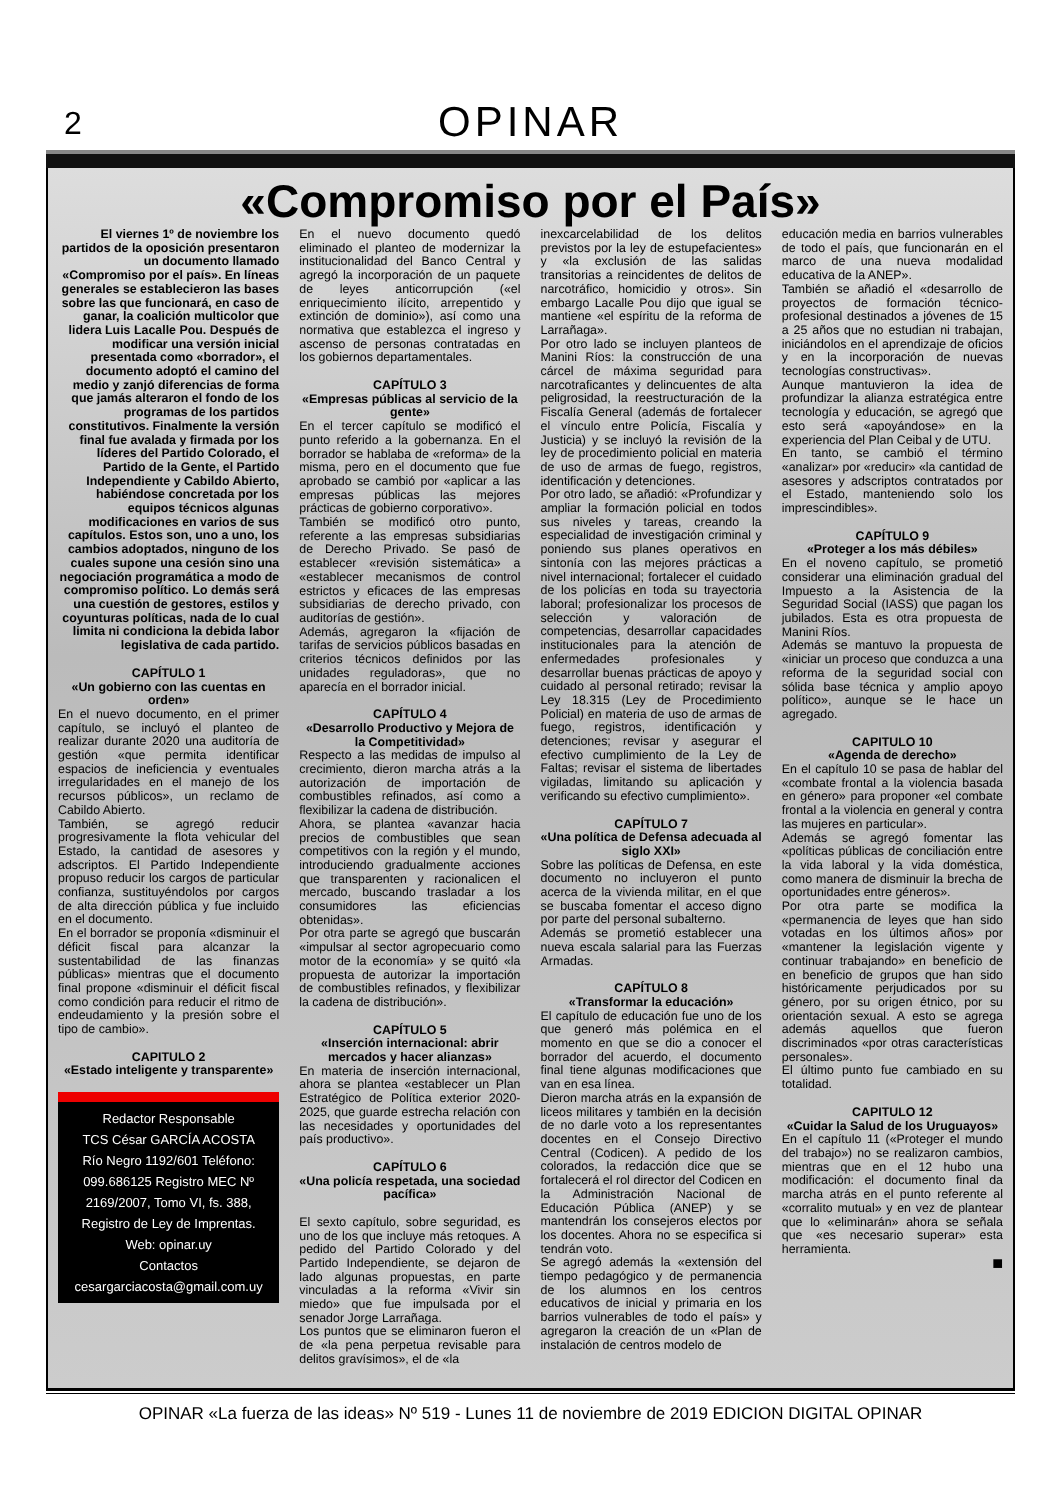2
OPINAR
«Compromiso por el País»
El viernes 1º de noviembre los partidos de la oposición presentaron un documento llamado «Compromiso por el país». En líneas generales se establecieron las bases sobre las que funcionará, en caso de ganar, la coalición multicolor que lidera Luis Lacalle Pou. Después de modificar una versión inicial presentada como «borrador», el documento adoptó el camino del medio y zanjó diferencias de forma que jamás alteraron el fondo de los programas de los partidos constitutivos. Finalmente la versión final fue avalada y firmada por los líderes del Partido Colorado, el Partido de la Gente, el Partido Independiente y Cabildo Abierto, habiéndose concretada por los equipos técnicos algunas modificaciones en varios de sus capítulos. Estos son, uno a uno, los cambios adoptados, ninguno de los cuales supone una cesión sino una negociación programática a modo de compromiso político. Lo demás será una cuestión de gestores, estilos y coyunturas políticas, nada de lo cual limita ni condiciona la debida labor legislativa de cada partido.
CAPÍTULO 1
«Un gobierno con las cuentas en orden»
En el nuevo documento, en el primer capítulo, se incluyó el planteo de realizar durante 2020 una auditoría de gestión «que permita identificar espacios de ineficiencia y eventuales irregularidades en el manejo de los recursos públicos», un reclamo de Cabildo Abierto.
También, se agregó reducir progresivamente la flota vehicular del Estado, la cantidad de asesores y adscriptos. El Partido Independiente propuso reducir los cargos de particular confianza, sustituyéndolos por cargos de alta dirección pública y fue incluido en el documento.
En el borrador se proponía «disminuir el déficit fiscal para alcanzar la sustentabilidad de las finanzas públicas» mientras que el documento final propone «disminuir el déficit fiscal como condición para reducir el ritmo de endeudamiento y la presión sobre el tipo de cambio».
CAPITULO 2
«Estado inteligente y transparente»
Redactor Responsable
TCS César GARCÍA ACOSTA
Río Negro 1192/601 Teléfono: 099.686125 Registro MEC Nº 2169/2007, Tomo VI, fs. 388, Registro de Ley de Imprentas.
Web: opinar.uy
Contactos
cesargarciacosta@gmail.com.uy
En el nuevo documento quedó eliminado el planteo de modernizar la institucionalidad del Banco Central y agregó la incorporación de un paquete de leyes anticorrupción («el enriquecimiento ilícito, arrepentido y extinción de dominio»), así como una normativa que establezca el ingreso y ascenso de personas contratadas en los gobiernos departamentales.
CAPÍTULO 3
«Empresas públicas al servicio de la gente»
En el tercer capítulo se modificó el punto referido a la gobernanza. En el borrador se hablaba de «reforma» de la misma, pero en el documento que fue aprobado se cambió por «aplicar a las empresas públicas las mejores prácticas de gobierno corporativo».
También se modificó otro punto, referente a las empresas subsidiarias de Derecho Privado. Se pasó de establecer «revisión sistemática» a «establecer mecanismos de control estrictos y eficaces de las empresas subsidiarias de derecho privado, con auditorías de gestión».
Además, agregaron la «fijación de tarifas de servicios públicos basadas en criterios técnicos definidos por las unidades reguladoras», que no aparecía en el borrador inicial.
CAPÍTULO 4
«Desarrollo Productivo y Mejora de la Competitividad»
Respecto a las medidas de impulso al crecimiento, dieron marcha atrás a la autorización de importación de combustibles refinados, así como a flexibilizar la cadena de distribución.
Ahora, se plantea «avanzar hacia precios de combustibles que sean competitivos con la región y el mundo, introduciendo gradualmente acciones que transparenten y racionalicen el mercado, buscando trasladar a los consumidores las eficiencias obtenidas».
Por otra parte se agregó que buscarán «impulsar al sector agropecuario como motor de la economía» y se quitó «la propuesta de autorizar la importación de combustibles refinados, y flexibilizar la cadena de distribución».
CAPÍTULO 5
«Inserción internacional: abrir mercados y hacer alianzas»
En materia de inserción internacional, ahora se plantea «establecer un Plan Estratégico de Política exterior 2020-2025, que guarde estrecha relación con las necesidades y oportunidades del país productivo».
CAPÍTULO 6
«Una policía respetada, una sociedad pacífica»
El sexto capítulo, sobre seguridad, es uno de los que incluye más retoques. A pedido del Partido Colorado y del Partido Independiente, se dejaron de lado algunas propuestas, en parte vinculadas a la reforma «Vivir sin miedo» que fue impulsada por el senador Jorge Larrañaga.
Los puntos que se eliminaron fueron el de «la pena perpetua revisable para delitos gravísimos», el de «la
inexcarcelabilidad de los delitos previstos por la ley de estupefacientes» y «la exclusión de las salidas transitorias a reincidentes de delitos de narcotráfico, homicidio y otros». Sin embargo Lacalle Pou dijo que igual se mantiene «el espíritu de la reforma de Larrañaga».
Por otro lado se incluyen planteos de Manini Ríos: la construcción de una cárcel de máxima seguridad para narcotraficantes y delincuentes de alta peligrosidad, la reestructuración de la Fiscalía General (además de fortalecer el vínculo entre Policía, Fiscalía y Justicia) y se incluyó la revisión de la ley de procedimiento policial en materia de uso de armas de fuego, registros, identificación y detenciones.
Por otro lado, se añadió: «Profundizar y ampliar la formación policial en todos sus niveles y tareas, creando la especialidad de investigación criminal y poniendo sus planes operativos en sintonía con las mejores prácticas a nivel internacional; fortalecer el cuidado de los policías en toda su trayectoria laboral; profesionalizar los procesos de selección y valoración de competencias, desarrollar capacidades institucionales para la atención de enfermedades profesionales y desarrollar buenas prácticas de apoyo y cuidado al personal retirado; revisar la Ley 18.315 (Ley de Procedimiento Policial) en materia de uso de armas de fuego, registros, identificación y detenciones; revisar y asegurar el efectivo cumplimiento de la Ley de Faltas; revisar el sistema de libertades vigiladas, limitando su aplicación y verificando su efectivo cumplimiento».
CAPÍTULO 7
«Una política de Defensa adecuada al siglo XXI»
Sobre las políticas de Defensa, en este documento no incluyeron el punto acerca de la vivienda militar, en el que se buscaba fomentar el acceso digno por parte del personal subalterno.
Además se prometió establecer una nueva escala salarial para las Fuerzas Armadas.
CAPÍTULO 8
«Transformar la educación»
El capítulo de educación fue uno de los que generó más polémica en el momento en que se dio a conocer el borrador del acuerdo, el documento final tiene algunas modificaciones que van en esa línea.
Dieron marcha atrás en la expansión de liceos militares y también en la decisión de no darle voto a los representantes docentes en el Consejo Directivo Central (Codicen). A pedido de los colorados, la redacción dice que se fortalecerá el rol director del Codicen en la Administración Nacional de Educación Pública (ANEP) y se mantendrán los consejeros electos por los docentes. Ahora no se especifica si tendrán voto.
Se agregó además la «extensión del tiempo pedagógico y de permanencia de los alumnos en los centros educativos de inicial y primaria en los barrios vulnerables de todo el país» y agregaron la creación de un «Plan de instalación de centros modelo de
educación media en barrios vulnerables de todo el país, que funcionarán en el marco de una nueva modalidad educativa de la ANEP».
También se añadió el «desarrollo de proyectos de formación técnico-profesional destinados a jóvenes de 15 a 25 años que no estudian ni trabajan, iniciándolos en el aprendizaje de oficios y en la incorporación de nuevas tecnologías constructivas».
Aunque mantuvieron la idea de profundizar la alianza estratégica entre tecnología y educación, se agregó que esto será «apoyándose» en la experiencia del Plan Ceibal y de UTU.
En tanto, se cambió el término «analizar» por «reducir» «la cantidad de asesores y adscriptos contratados por el Estado, manteniendo solo los imprescindibles».
CAPÍTULO 9
«Proteger a los más débiles»
En el noveno capítulo, se prometió considerar una eliminación gradual del Impuesto a la Asistencia de la Seguridad Social (IASS) que pagan los jubilados. Esta es otra propuesta de Manini Ríos.
Además se mantuvo la propuesta de «iniciar un proceso que conduzca a una reforma de la seguridad social con sólida base técnica y amplio apoyo político», aunque se le hace un agregado.
CAPITULO 10
«Agenda de derecho»
En el capítulo 10 se pasa de hablar del «combate frontal a la violencia basada en género» para proponer «el combate frontal a la violencia en general y contra las mujeres en particular».
Además se agregó fomentar las «políticas públicas de conciliación entre la vida laboral y la vida doméstica, como manera de disminuir la brecha de oportunidades entre géneros».
Por otra parte se modifica la «permanencia de leyes que han sido votadas en los últimos años» por «mantener la legislación vigente y continuar trabajando» en beneficio de en beneficio de grupos que han sido históricamente perjudicados por su género, por su origen étnico, por su orientación sexual. A esto se agrega además aquellos que fueron discriminados «por otras características personales».
El último punto fue cambiado en su totalidad.
CAPITULO 12
«Cuidar la Salud de los Uruguayos»
En el capítulo 11 («Proteger el mundo del trabajo») no se realizaron cambios, mientras que en el 12 hubo una modificación: el documento final da marcha atrás en el punto referente al «corralito mutual» y en vez de plantear que lo «eliminarán» ahora se señala que «es necesario superar» esta herramienta.
■
OPINAR «La fuerza de las ideas» Nº 519 - Lunes 11 de noviembre de 2019 EDICION DIGITAL OPINAR